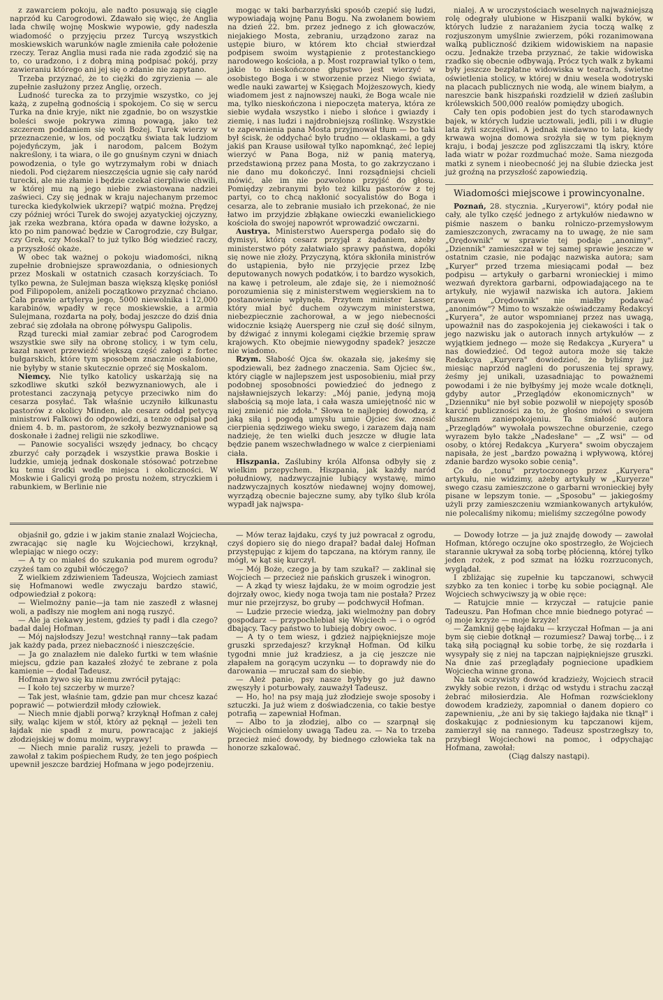z zawarciem pokoju, ale nadto posuwają się ciągle naprzód ku Carogrodowi. Zdawało się więc, że Anglia lada chwilę wojnę Moskwie wypowie, gdy nadeszła wiadomość o przyjęciu przez Turcyą wszystkich moskiewskich warunków nagle zmieniła całe położenie rzeczy. Teraz Anglia musi rada nie rada zgodzić się na to, co uradzono, i z dobrą miną podpisać pokój, przy zawieraniu którego ani jej się o zdanie nie zapytano.
Trzeba przyznać, że to ciężki do zgryzienia — ale zupełnie zasłużony przez Anglię, orzech.
Ludność turecka za to przyjmie wszystko, co jej każą, z zupełną godnością i spokojem. Co się w sercu Turka na dnie kryje, nikt nie zgadnie, bo on wszystkie boleści swoje pokrywa zimną powagą, jako też szczerem poddaniem się woli Bożej. Turek wierzy w przeznaczenie, w los, od początku świata tak ludziom pojedyńczym, jak i narodom, palcem Bożym nakreślony, i ta wiara, o ile go gnuśnym czyni w dniach powodzenia, o tyle go wytrzymałym robi w dniach niedoli. Pod ciężarem nieszczęścia ugnie się cały naród turecki, ale nie złamie i będzie czekał cierpliwie chwili, w której mu ną jego niebie zwiastowana nadziei zaświeci. Czy się jednak w kraju najechanym przemoc turecka kiedykolwiek ukrzepi? wątpić można. Prędzej czy później wróci Turek do swojej azyatyckiej ojczyzny, jak rzeka wezbrana, która opada w dawne łożysko, a kto po nim panować będzie w Carogrodzie, czy Bułgar, czy Grek, czy Moskal? to już tylko Bóg wiedzieć raczy, a przyszłość okaże.
W obec tak ważnej o pokoju wiadomości, nikną zupełnie drobniejsze sprawozdania, o odniesionych przez Moskali w ostatnich czasach korzyściach. To tylko pewna, że Sulejman basza większą klęskę poniósł pod Filipopolem, aniżeli początkowo przyznać chciano. Cała prawie artylerya jego, 5000 niewolnika i 12,000 karabinów, wpadły w ręce moskiewskie, a armia Sulejmana, rozdarta na poły, bodaj jeszcze do dziś dnia zebrać się zdołała na obronę półwyspu Galipolis.
Rząd turecki miał zamiar zebrać pod Carogrodem wszystkie swe siły na obronę stolicy, i w tym celu, kazał nawet przewieźć większą część załogi z fortec bułgarskich, które tym sposobem znacznie osłabione, nie byłyby w stanie skutecznie oprzeć się Moskalom.
Niemcy. Nie tylko katolicy uskarżają się na szkodliwe skutki szkół bezwyznaniowych, ale i protestanci zaczynają petycye przeciwko nim do cesarza posyłać. Tak właśnie uczyniło kilkunastu pastorów z okolicy Minden, ale cesarz oddał petycyą ministrowi Falkowi do odpowiedzi, a tenże odpisał pod dniem 4. b. m. pastorom, że szkoły bezwyznaniowe są doskonałe i żadnej religii nie szkodliwe.
— Panowie socyaliści wszędy jednacy, bo chcący zburzyć cały porządek i wszystkie prawa Boskie i ludzkie, umieją jednak doskonale stósować potrzebne ku temu środki wedle miejsca i okoliczności. W Moskwie i Galicyi grożą po prostu nożem, stryczkiem i rabunkiem, w Berlinie nie
mogąc w taki barbarzyński sposób czepić się ludzi, wypowiadają wojnę Panu Bogu. Na zwołanem bowiem na dzień 22. bm. przez jednego z ich głowaczów, niejakiego Mosta, zebraniu, urządzono zaraz na ustępie biuro, w którem kto chciał stwierdzał podpisem swoim wystąpienie z protestanckiego narodowego kościoła, a p. Most rozprawiał tylko o tem, jakie to nieskończone głupstwo jest wierzyć w osobistego Boga i w stworzenie przez Niego świata, wedle nauki zawartej w Księgach Mojżeszowych, kiedy wiadomem jest z najnowszej nauki, że Boga wcale nie ma, tylko nieskończona i niepoczęta materya, która ze siebie wydała wszystko i niebo i słońce i gwiazdy i ziemię, i nas ludzi i najdrobniejszą roślinkę. Wszystkie te zapewnienia pana Mosta przyjmował tłum — bo taki był ścisk, że oddychać było trudno — oklaskami, a gdy jakiś pan Krause usiłował tylko napomknąć, żeć lepiej wierzyć w Pana Boga, niż w panią materyą, przedstawioną przez pana Mosta, to go zakrzyczano i nie dano mu dokończyć. Inni rozsądniejsi chcieli mówić, ale im nie pozwolono przyjść do głosu. Pomiędzy zebranymi było też kilku pastorów z tej partyi, co to chcą nakłonić socyalistów do Boga i cesarza, ale to zebranie musiało ich przekonać, że nie łatwo im przyjdzie zbłąkane owieczki ewanielickiego kościoła do swojej napowrót wprowadzić owczarni.
Austrya. Ministerstwo Auersperga podało się do dymisyi, którą cesarz przyjął z żądaniem, ażeby ministerstwo póty załatwiało sprawy państwa, dopóki się nowe nie złoży. Przyczyną, która skłoniła ministrów do ustąpienia, było nie przyjęcie przez Izbę deputowanych nowych podatków, i to bardzo wysokich, na kawę i petroleum, ale zdaje się, że i niemożność porozumienia się z ministerstwem węgierskiem na to postanowienie wpłynęła. Przytem minister Lasser, który miał być duchem ożywczym ministerstwa, niebezpiecznie zachorował, a w jego niebecności widocznie książę Auersperg nie czuł się dość silnym, by dźwigać z innymi kolegami ciężkie brzemię spraw krajowych. Kto obejmie niewygodny spadek? jeszcze nie wiadomo.
Rzym. Słabość Ojca św. okazała się, jakeśmy się spodziewali, bez żadnego znaczenia. Sam Ojciec św., który ciągle w najlepszem jest usposobieniu, miał przy podobnej sposobności powiedzieć do jednego z najsławniejszych lekarzy: „Mój panie, jedyną moją słabością są moje lata, i cała wasza umiejętność nic w niej zmienić nie zdoła." Słowa te najlepiej dowodzą, z jaką siłą i pogodą umysłu umie Ojciec św. znosić cierpienia sędziwego wieku swego, i zarazem dają nam nadzieję, że ten wielki duch jeszcze w długie lata będzie panem wszechwładnego w walce z cierpieniami ciała.
Hiszpania. Zaślubiny króla Alfonsa odbyły się z wielkim przepychem. Hiszpania, jak każdy naród południowy, nadzwyczajnie lubiący wystawę, mimo nadzwyczajnych kosztów niedawnej wojny domowej, wyrządzą obecnie bajeczne sumy, aby tylko ślub króla wypadł jak najwspa-
nialej. A w uroczystościach weselnych najważniejszą rolę odegrały ulubione w Hiszpanii walki byków, w których ludzie z narażaniem życia toczą walkę z rozjuszonym umyślnie zwierzem, póki rozanimowana walką publiczność dzikiem widowiskiem na napasie oczu. Jednakże trzeba przyznać, że takie widowiska rzadko się obecnie odbywają. Prócz tych walk z bykami były jeszcze bezpłatne widowiska w teatrach, świetne oświetlenia stolicy, w której w dniu wesela wodotryski na placach publicznych nie wodą, ale winem białym, a nareszcie bank hiszpański rozdzielił w dzień zaślubin królewskich 500,000 realów pomiędzy ubogich.
Cały ten opis podobien jest do tych starodawnych bajek, w których ludzie ucztowali, jedli, pili i w długie lata żyli szczęśliwi. A jednak niedawno to lata, kiedy krwawa wojna domowa srożyła się w tym pięknym kraju, i bodaj jeszcze pod zgliszczami tlą iskry, które lada wiatr w pożar rozdmuchać może. Sama niezgoda matki z synem i nieobecność jej na ślubie dziecka jest już groźną na przyszłość zapowiedzią.
Wiadomości miejscowe i prowincyonalne.
Poznań, 28. stycznia. „Kuryerowi", który podał nie cały, ale tylko część jednego z artykułów niedawno w piśmie naszem o banku rolniczo-przemysłowym zamieszczonych, zwracamy na to uwagę, że nie sam „Orędownik" w sprawie tej podaje „anonimy". „Dziennik" zamieszczał w tej samej sprawie jeszcze w ostatnim czasie, nie podając nazwiska autora; sam „Kuryer" przed trzema miesiącami podał — bez podpisu — artykuły o garbarni wronieckiej i mimo wezwań dyrektora garbarni, odpowiadającego na te artykuły, nie wyjawił nazwiska ich autora. Jakiem prawem „Orędownik" nie miałby podawać „anonimów"? Mimo to wszakże oświadczamy Redakcyi „Kuryera", że autor wspomnianej przez nas uwagą, upoważnił nas do zaspokojenia jej ciekawości i tak o jego nazwisku jak o autorach innych artykułów — z wyjątkiem jednego — może się Redakcya „Kuryera" u nas dowiedzieć. Od tegoż autora może się także Redakcya „Kuryera" dowiedzieć, że byliśmy już miesiąc naprzód nagleni do poruszenia tej sprawy, żeśmy jej unikali, uzasadniając to poważnemi powodami i że nie byłbyśmy jej może wcale dotknęli, gdyby autor „Przeglądów ekonomicznych" w „Dzienniku" nie był sobie pozwolił w niepojęty sposób karcić publiczności za to, że głośno mówi o swojem słusznem zaniepokojeniu. Ta śmiałość autora „Przeglądów" wywołała powszechne oburzenie, czego wyrazem było także „Nadesłane" — „Z wsi" — od osoby, o której Redakcya „Kuryera" swoim obyczajem napisała, że jest „bardzo poważną i wpływową, której zdanie bardzo wysoko sobie cenią".
Co do „tonu" przytoczonego przez „Kuryera" artykułu, nie widzimy, ażeby artykuły w „Kuryerze" swego czasu zamieszczone o garbarni wronieckiej były pisane w lepszym tonie. — „Sposobu" — jakiegośmy użyli przy zamieszczeniu wzmiankowanych artykułów, nie polecaliśmy nikomu; mieliśmy szczególne powody
objaśnił go, gdzie i w jakim stanie znalazł Wojciecha, zwracając się nagle ku Wojciechowi, krzyknął, wlepiając w niego oczy:
— A ty co miałeś do szukania pod murem ogrodu? czyżeś tam co zgubił włóczęgo?
Z wielkiem zdziwieniem Tadeusza, Wojciech zamiast się Hofmanowi wedle zwyczaju bardzo stawić, odpowiedział z pokorą:
— Wielmożny panie—ja tam nie zaszedł z własnej woli, a padłszy nie mogłem ani nogą ruszyć.
— Ale ja ciekawy jestem, gdzieś ty padł i dla czego? badał dalej Hofman.
— Mój najsłodszy Jezu! westchnął ranny—tak padam jak każdy pada, przez niebaczność i nieszczęście.
— Ja go znalazłem nie daleko furtki w tem właśnie miejscu, gdzie pan kazałeś złożyć te zebrane z pola kamienie — dodał Tadeusz.
Hofman żywo się ku niemu zwrócił pytając:
— I koło tej szczerby w murze?
— Tak jest, właśnie tam, gdzie pan mur chcesz kazać poprawić — potwierdził młody człowiek.
— Niech mnie djabli porwą? krzyknął Hofman z całej siły, waląc kijem w stół, który aż pęknął — jeżeli ten łajdak nie spadł z muru, powracając z jakiejś złodziejskiej w domu moim, wyprawy!
— Niech mnie paraliż ruszy, jeżeli to prawda — zawołał z takim pośpiechem Rudy, że ten jego pośpiech upewnił jeszcze bardziej Hofmana w jego podejrzeniu.
— Mów teraz łajdaku, czyś ty już powracał z ogrodu, czyś dopiero się do niego drapał? badał dalej Hofman przystępując z kijem do tapczana, na którym ranny, ile mógł, w kąt się kurczył.
— Mój Boże, czego ja by tam szukał? — zaklinał się Wojciech — przecież nie pańskich gruszek i winogron.
— A zkąd ty wiesz łajdaku, że w moim ogrodzie jest dojrzały owoc, kiedy noga twoja tam nie postała? Przez mur nie przejrzysz, bo gruby — podchwycił Hofman.
— Ludzie przecie wiedzą, jaki wielmożny pan dobry gospodarz — przypochlebiał się Wojciech — i o ogród dbający. Tacy państwo to lubieją dobry owoc.
— A ty o tem wiesz, i gdzież najpiękniejsze moje gruszki sprzedajesz? krzyknął Hofman. Od kilku tygodni mnie już kradziesz, a ja cię jeszcze nie złapałem na gorącym uczynku — to doprawdy nie do darowania — mruczał sam do siebie.
— Ależ panie, psy nasze byłyby go już dawno zwęszyły i poturbowały, zauważył Tadeusz.
— Ho, ho! na psy mają już złodzieje swoje sposoby i sztuczki. Ja już wiem z doświadczenia, co takie bestye potrafią — zapewniał Hofman.
— Albo to ja złodziej, albo co — szarpnął się Wojciech ośmielony uwagą Tadeu za. — Na to trzeba przecież mieć dowody, by biednego człowieka tak na honorze szkalować.
— Dowody łotrze — ja już znajdę dowody — zawołał Hofman, którego oczujne oko spostrzegło, że Wojciech starannie ukrywał za sobą torbę płócienną, której tylko jeden rożek, z pod szmat na łóżku rozrzuconych, wyglądał.
I zbliżając się zupełnie ku tapczanowi, schwycił szybko za ten koniec i torbę ku sobie pociągnął. Ale Wojciech schwyciwszy ją w obie ręce:
— Ratujcie mnie — krzyczał — ratujcie panie Tadeuszu. Pan Hofman chce mnie biednego potyrać — oj moje krzyże — moje krzyże!
— Zamknij gębę łajdaku — krzyczał Hofman — ja ani bym się ciebie dotknął — rozumiesz? Dawaj torbę... i z taką siłą pociągnął ku sobie torbę, że się rozdarła i wysypały się z niej na tapczan najpiękniejsze gruszki. Na dnie zaś przeglądały pogniecione upadkiem Wojciecha winne grona.
Na tak oczywisty dowód kradzieży, Wojciech stracił zwykły sobie rezon, i drżąc od wstydu i strachu zaczął żebrać miłosierdzia. Ale Hofman rozwścieklony dowodem kradzieży, zapomniał o danem dopiero co zapewnieniu, „że ani by się takiego łajdaka nie tknął" i doskakując z podniesionym ku tapczanowi kijem, zamierzył się na rannego. Tadeusz spostrzegłszy to, przybiegł Wojciechowi na pomoc, i odpychając Hofmana, zawołał:
(Ciąg dalszy nastąpi).